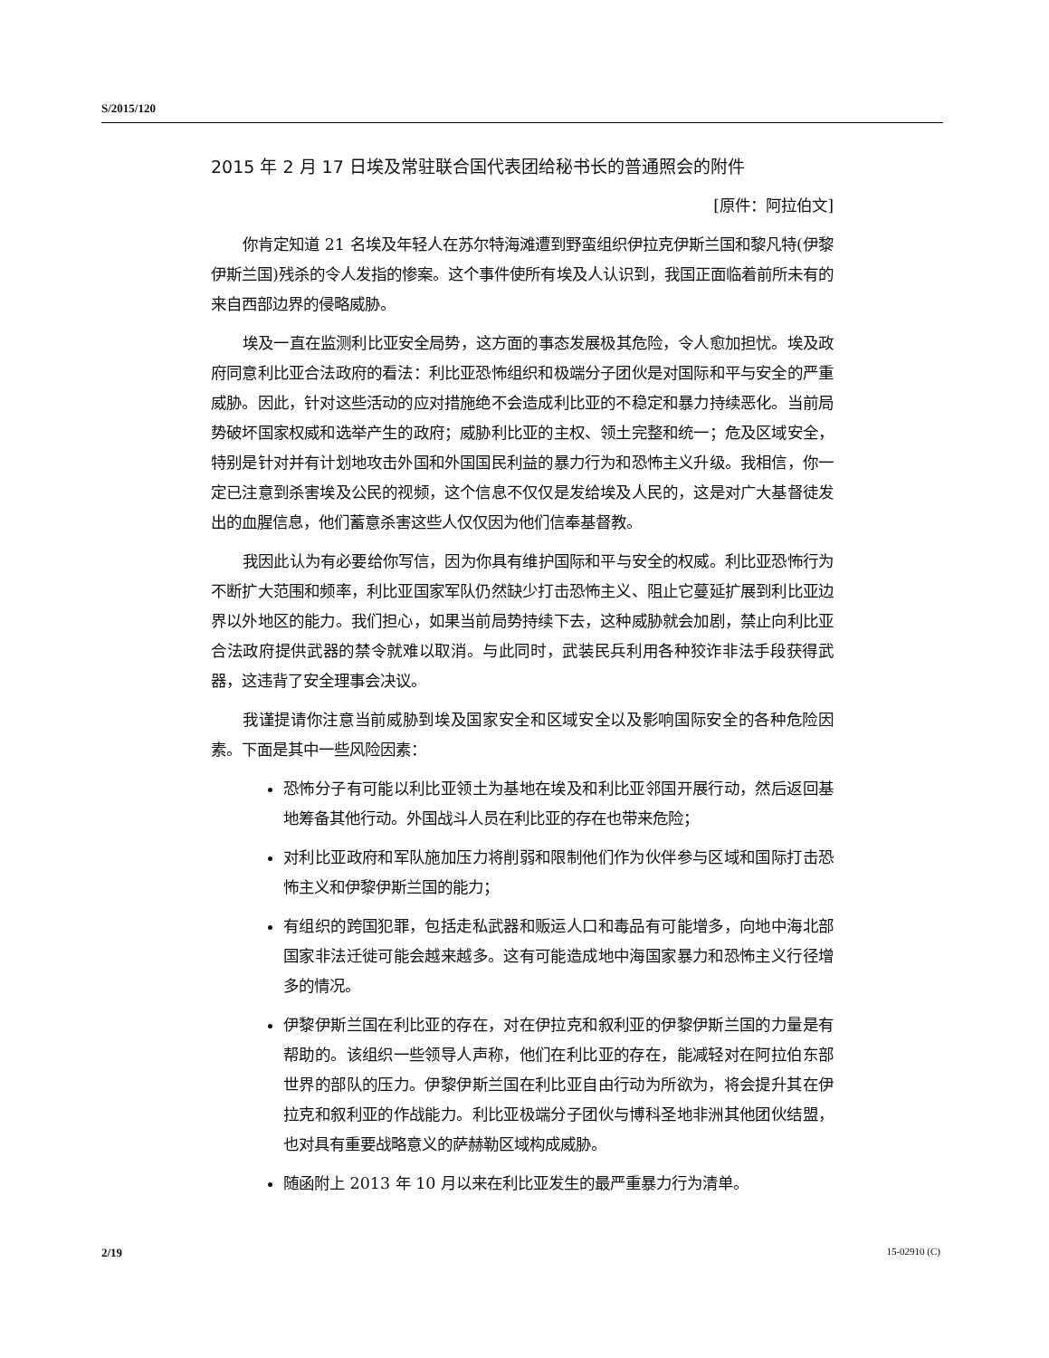S/2015/120
2015 年 2 月 17 日埃及常驻联合国代表团给秘书长的普通照会的附件
[原件：阿拉伯文]
你肯定知道 21 名埃及年轻人在苏尔特海滩遭到野蛮组织伊拉克伊斯兰国和黎凡特(伊黎伊斯兰国)残杀的令人发指的惨案。这个事件使所有埃及人认识到，我国正面临着前所未有的来自西部边界的侵略威胁。
埃及一直在监测利比亚安全局势，这方面的事态发展极其危险，令人愈加担忧。埃及政府同意利比亚合法政府的看法：利比亚恐怖组织和极端分子团伙是对国际和平与安全的严重威胁。因此，针对这些活动的应对措施绝不会造成利比亚的不稳定和暴力持续恶化。当前局势破坏国家权威和选举产生的政府；威胁利比亚的主权、领土完整和统一；危及区域安全，特别是针对并有计划地攻击外国和外国国民利益的暴力行为和恐怖主义升级。我相信，你一定已注意到杀害埃及公民的视频，这个信息不仅仅是发给埃及人民的，这是对广大基督徒发出的血腥信息，他们蓄意杀害这些人仅仅因为他们信奉基督教。
我因此认为有必要给你写信，因为你具有维护国际和平与安全的权威。利比亚恐怖行为不断扩大范围和频率，利比亚国家军队仍然缺少打击恐怖主义、阻止它蔓延扩展到利比亚边界以外地区的能力。我们担心，如果当前局势持续下去，这种威胁就会加剧，禁止向利比亚合法政府提供武器的禁令就难以取消。与此同时，武装民兵利用各种狡诈非法手段获得武器，这违背了安全理事会决议。
我谨提请你注意当前威胁到埃及国家安全和区域安全以及影响国际安全的各种危险因素。下面是其中一些风险因素：
恐怖分子有可能以利比亚领土为基地在埃及和利比亚邻国开展行动，然后返回基地筹备其他行动。外国战斗人员在利比亚的存在也带来危险；
对利比亚政府和军队施加压力将削弱和限制他们作为伙伴参与区域和国际打击恐怖主义和伊黎伊斯兰国的能力；
有组织的跨国犯罪，包括走私武器和贩运人口和毒品有可能增多，向地中海北部国家非法迁徙可能会越来越多。这有可能造成地中海国家暴力和恐怖主义行径增多的情况。
伊黎伊斯兰国在利比亚的存在，对在伊拉克和叙利亚的伊黎伊斯兰国的力量是有帮助的。该组织一些领导人声称，他们在利比亚的存在，能减轻对在阿拉伯东部世界的部队的压力。伊黎伊斯兰国在利比亚自由行动为所欲为，将会提升其在伊拉克和叙利亚的作战能力。利比亚极端分子团伙与博科圣地非洲其他团伙结盟，也对具有重要战略意义的萨赫勒区域构成威胁。
随函附上 2013 年 10 月以来在利比亚发生的最严重暴力行为清单。
2/19 15-02910 (C)